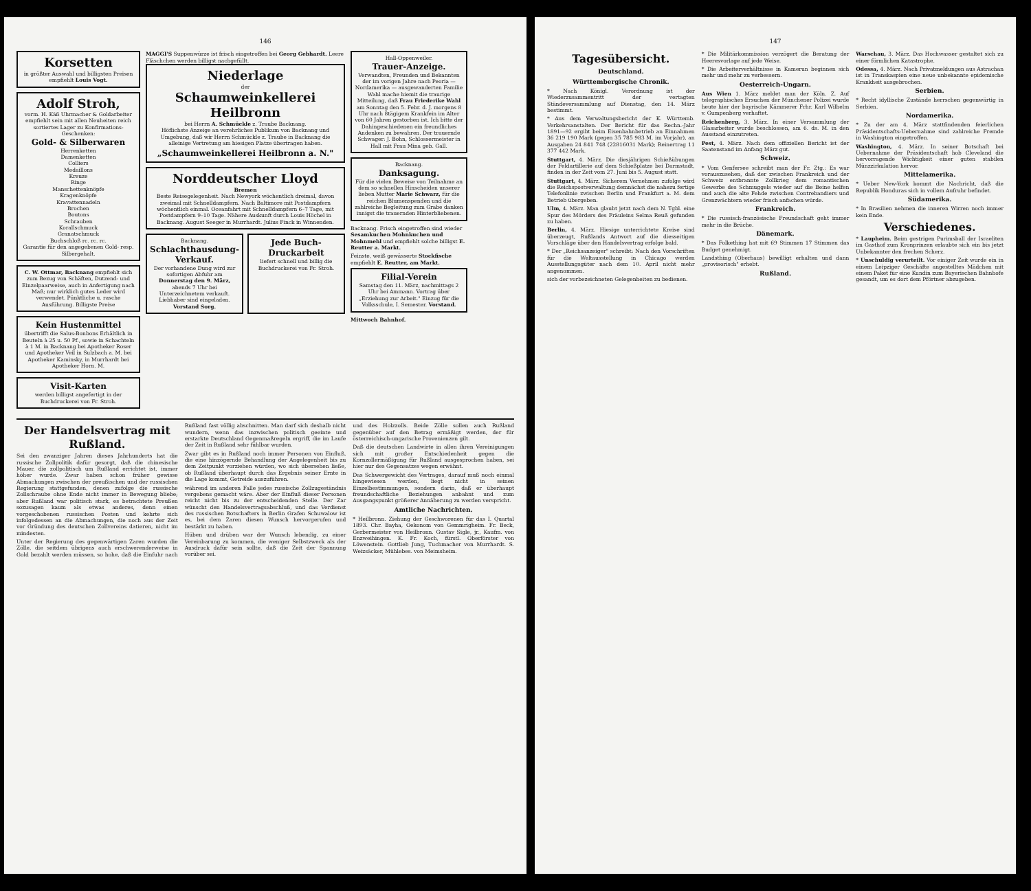146
Korsetten
in größter Auswahl und billigsten Preisen empfiehlt Louis Vogt.
Adolf Stroh,
vorm. H. Käß Uhrmacher & Goldarbeiter empfiehlt sein mit allen Neuheiten reich sortiertes Lager zu Konfirmations-Geschenken:
Gold- & Silberwaren
Herrenketten
Damenketten
Colliers
Medaillons
Kreuze
Ringe
Manschettenknöpfe
Kragenknöpfe
Kravattennadeln
Brochen
Boutons
Schrauben
Korallschmuck
Granatschmuck
Buchschloß rc. rc. rc.
Garantie für den angegebenen Gold- resp. Silbergehalt.
C. W. Ottmar, Backnang empfiehlt sich zum Bezug von Schäften, Dutzend- und Einzelpaarweise, auch in Anfertigung nach Maß; nur wirklich gutes Leder wird verwendet. Pünktliche u. rasche Ausführung. Billigste Preise
Kein Hustenmittel
übertrifft die Salus-Bonbons Erhältlich in Beuteln à 25 u. 50 Pf., sowie in Schachteln à 1 M. in Backnang bei Apotheker Roser und Apotheker Veil in Sulzbach a. M. bei Apotheker Kaminsky, in Murrhardt bei Apotheker Horn. M.
Visit-Karten
werden billigst angefertigt in der Buchdruckerei von Fr. Stroh.
MAGGI'S Suppenwürze ist frisch eingetroffen bei Georg Gebhardt. Leere Fläschchen werden billigst nachgefüllt.
Niederlage
der
Schaumweinkellerei Heilbronn
bei Herrn A. Schmückle z. Traube Backnang.
Höflichste Anzeige an verehrliches Publikum von Backnang und Umgebung, daß wir Herrn Schmückle z. Traube in Backnang die alleinige Vertretung am hiesigen Platze übertragen haben.
„Schaumweinkellerei Heilbronn a. N."
Norddeutscher Lloyd
Bremen
Beste Reisegelegenheit. Nach Newyork wöchentlich dreimal, davon zweimal mit Schnelldampfern. Nach Baltimore mit Postdampfern wöchentlich einmal. Oceanfahrt mit Schnelldampfern 6–7 Tage, mit Postdampfern 9–10 Tage. Nähere Auskunft durch Louis Höchel in Backnang. August Seeger in Murrhardt. Julius Finck in Winnenden.
Backnang.
Schlachthausdung-Verkauf.
Der vorhandene Dung wird zur sofortigen Abfuhr am Donnerstag den 9. März, abends 7 Uhr bei Unterzeichnetem verkauft. Liebhaber sind eingeladen. Vorstand Sorg.
Jede Buch- Druckarbeit
liefert schnell und billig die Buchdruckerei von Fr. Stroh.
Hall-Oppenweiler.
Trauer-Anzeige.
Verwandten, Freunden und Bekannten der im vorigen Jahre nach Peoria — Nordamerika — ausgewanderten Familie Wahl mache hiemit die traurige Mitteilung, daß Frau Friederike Wahl am Sonntag den 5. Febr. d. J. morgens 8 Uhr nach 8tägigem Krankfein im Alter von 60 Jahren gestorben ist. Ich bitte der Dahingeschiedenen ein freundliches Andenken zu bewahren. Der trauernde Schwager: J. Bohn, Schlossermeister in Hall mit Frau Mina geb. Gall.
Backnang.
Danksagung.
Für die vielen Beweise von Teilnahme an dem so schnellen Hinscheiden unserer lieben Mutter Marie Schwarz, für die reichen Blumenspenden und die zahlreiche Begleitung zum Grabe danken innigst die trauernden Hinterbliebenen.
Backnang. Frisch eingetroffen sind wieder Sesamkuchen Mohnkuchen und Mohnmehl und empfiehlt solche billigst E. Reutter a. Markt.
Feinste, weiß gewässerte Stockfische empfiehlt E. Reutter, am Markt.
Filial-Verein
Samstag den 11. März, nachmittags 2 Uhr bei Ammann. Vortrag über „Erziehung zur Arbeit." Einzug für die Volksschule, I. Semester. Vorstand.
Mittwoch Bahnhof.
Der Handelsvertrag mit Rußland.
Sei den zwanziger Jahren dieses Jahrhunderts hat die russische Zollpolitik dafür gesorgt, daß die chinesische Mauer, die zollpolitisch um Rußland errichtet ist, immer höher wurde. Zwar haben schon früher gewisse Abmachungen zwischen der preußischen und der russischen Regierung stattgefunden, denen zufolge die russische Zollschraube ohne Ende nicht immer in Bewegung bliebe; aber Rußland war politisch stark, es betrachtete Preußen sozusagen kaum als etwas anderes, denn einen vorgeschobenen russischen Posten und kehrte sich infolgedessen an die Abmachungen, die noch aus der Zeit vor Gründung des deutschen Zollvereins datieren, nicht im mindesten.
Unter der Regierung des gegenwärtigen Zaren wurden die Zölle, die seitdem übrigens auch erschwerenderweise in Gold bezahlt werden müssen, so hohe, daß die Einfuhr nach Rußland fast völlig abschnitten. Man darf sich deshalb nicht wundern, wenn das inzwischen politisch geeinte und erstarkte Deutschland Gegenmaßregeln ergriff, die im Laufe der Zeit in Rußland sehr fühlbar wurden.
Zwar gibt es in Rußland noch immer Personen von Einfluß, die eine hinzögernde Behandlung der Angelegenheit bis zu dem Zeitpunkt vorziehen würden, wo sich übersehen ließe, ob Rußland überhaupt durch das Ergebnis seiner Ernte in die Lage kommt, Getreide auszuführen.
während im anderen Falle jedes russische Zollzugeständnis vergebens gemacht wäre. Aber der Einfluß dieser Personen reicht nicht bis zu der entscheidenden Stelle. Der Zar wünscht den Handelsvertragsabschluß, und das Verdienst des russischen Botschafters in Berlin Grafen Schuwalow ist es, bei dem Zaren diesen Wunsch hervorgerufen und bestärkt zu haben.
Hüben und drüben war der Wunsch lebendig, zu einer Vereinbarung zu kommen, die weniger Selbstzweck als der Ausdruck dafür sein sollte, daß die Zeit der Spannung vorüber sei.
und des Holzzolls. Beide Zölle sollen auch Rußland gegenüber auf den Betrag ermäßigt werden, der für österreichisch-ungarische Provenienzen gilt.
Daß die deutschen Landwirte in allen ihren Vereinigungen sich mit großer Entschiedenheit gegen die Kornzollermäßigung für Rußland ausgesprochen haben, sei hier nur des Gegensatzes wegen erwähnt.
Das Schwergewicht des Vertrages, darauf muß noch einmal hingewiesen werden, liegt nicht in seinen Einzelbestimmungen, sondern darin, daß er überhaupt freundschaftliche Beziehungen anbahnt und zum Ausgangspunkt größerer Annäherung zu werden verspricht.
Amtliche Nachrichten.
* Heilbronn. Ziehung der Geschworenen für das I. Quartal 1893. Chr. Bayha, Oekonom von Gemmrigheim. Fr. Beck, Gerbermeister von Heilbronn. Gustav Sigle, jr., Kaufm. von Enzweihingen. K. Fr. Koch, fürstl. Oberförster von Löwenstein. Gottlieb Jung, Tuchmacher von Murrhardt. S. Weizsäcker, Mühlebes. von Meimsheim.
147
Tagesübersicht.
Deutschland.
Württembergische Chronik.
* Nach Königl. Verordnung ist der Wiederzusammentritt der vertagten Ständeversammlung auf Dienstag, den 14. März bestimmt.
* Aus dem Verwaltungsbericht der K. Württemb. Verkehrsanstalten. Der Bericht für das Rechn.-Jahr 1891—92 ergibt beim Eisenbahnbetrieb an Einnahmen 36 219 190 Mark (gegen 35 785 983 M. im Vorjahr), an Ausgaben 24 841 748 (22816031 Mark); Reinertrag 11 377 442 Mark.
Stuttgart, 4. März. Die diesjährigen Schießübungen der Feldartillerie auf dem Schießplatze bei Darmstadt, finden in der Zeit vom 27. Juni bis 5. August statt.
Stuttgart, 4. März. Sicherem Vernehmen zufolge wird die Reichspostverwaltung demnächst die nahezu fertige Telefonlinie zwischen Berlin und Frankfurt a. M. dem Betrieb übergeben.
Ulm, 4. März. Man glaubt jetzt nach dem N. Tgbl. eine Spur des Mörders des Fräuleins Selma Reuß gefunden zu haben.
Berlin, 4. März. Hiesige unterrichtete Kreise sind überzeugt, Rußlands Antwort auf die diesseitigen Vorschläge über den Handelsvertrag erfolge bald.
* Der „Reichsanzeiger" schreibt: Nach den Vorschriften für die Weltausstellung in Chicago werden Ausstellungsgüter nach dem 10. April nicht mehr angenommen.
sich der vorbezeichneten Gelegenheiten zu bedienen.
* Die Militärkommission verzögert die Beratung der Heeresvorlage auf jede Weise.
* Die Arbeiterverhältnisse in Kamerun beginnen sich mehr und mehr zu verbessern.
Oesterreich-Ungarn.
Aus Wien 1. März meldet man der Köln. Z. Auf telegraphisches Ersuchen der Münchener Polizei wurde heute hier der bayrische Kämmerer Frhr. Karl Wilhelm v. Gumpenberg verhaftet.
Reichenberg, 3. März. In einer Versammlung der Glasarbeiter wurde beschlossen, am 6. ds. M. in den Ausstand einzutreten.
Pest, 4. März. Nach dem offiziellen Bericht ist der Saatenstand im Anfang März gut.
Schweiz.
* Vom Genfersee schreibt man der Fr. Ztg.: Es war vorauszusehen, daß der zwischen Frankreich und der Schweiz entbrannte Zollkrieg dem romantischen Gewerbe des Schmuggels wieder auf die Beine helfen und auch die alte Fehde zwischen Contrebandiers und Grenzwächtern wieder frisch anfachen würde.
Frankreich.
* Die russisch-französische Freundschaft geht immer mehr in die Brüche.
Dänemark.
* Das Folkething hat mit 69 Stimmen 17 Stimmen das Budget genehmigt.
Landsthing (Oberhaus) bewilligt erhalten und dann „provisorisch" erhebt.
Rußland.
Warschau, 3. März. Das Hochwasser gestaltet sich zu einer förmlichen Katastrophe.
Odessa, 4. März. Nach Privatmeldungen aus Astrachan ist in Transkaspien eine neue unbekannte epidemische Krankheit ausgebrochen.
Serbien.
* Recht idyllische Zustände herrschen gegenwärtig in Serbien.
Nordamerika.
* Zu der am 4. März stattfindenden feierlichen Präsidentschafts-Uebernahme sind zahlreiche Fremde in Washington eingetroffen.
Washington, 4. März. In seiner Botschaft bei Uebernahme der Präsidentschaft hob Cleveland die hervorragende Wichtigkeit einer guten stabilen Münzzirkulation hervor.
Mittelamerika.
* Ueber New-York kommt die Nachricht, daß die Republik Honduras sich in vollem Aufruhr befindet.
Südamerika.
* In Brasilien nehmen die inneren Wirren noch immer kein Ende.
Verschiedenes.
* Laupheim. Beim gestrigen Purimsball der Israeliten im Gasthof zum Kronprinzen erlaubte sich ein bis jetzt Unbekannter den frechen Scherz.
* Unschuldig verurteilt. Vor einiger Zeit wurde ein in einem Leipziger Geschäfte angestelltes Mädchen mit einem Paket für eine Kundin zum Bayerischen Bahnhofe gesandt, um es dort dem Pförtner abzugeben.